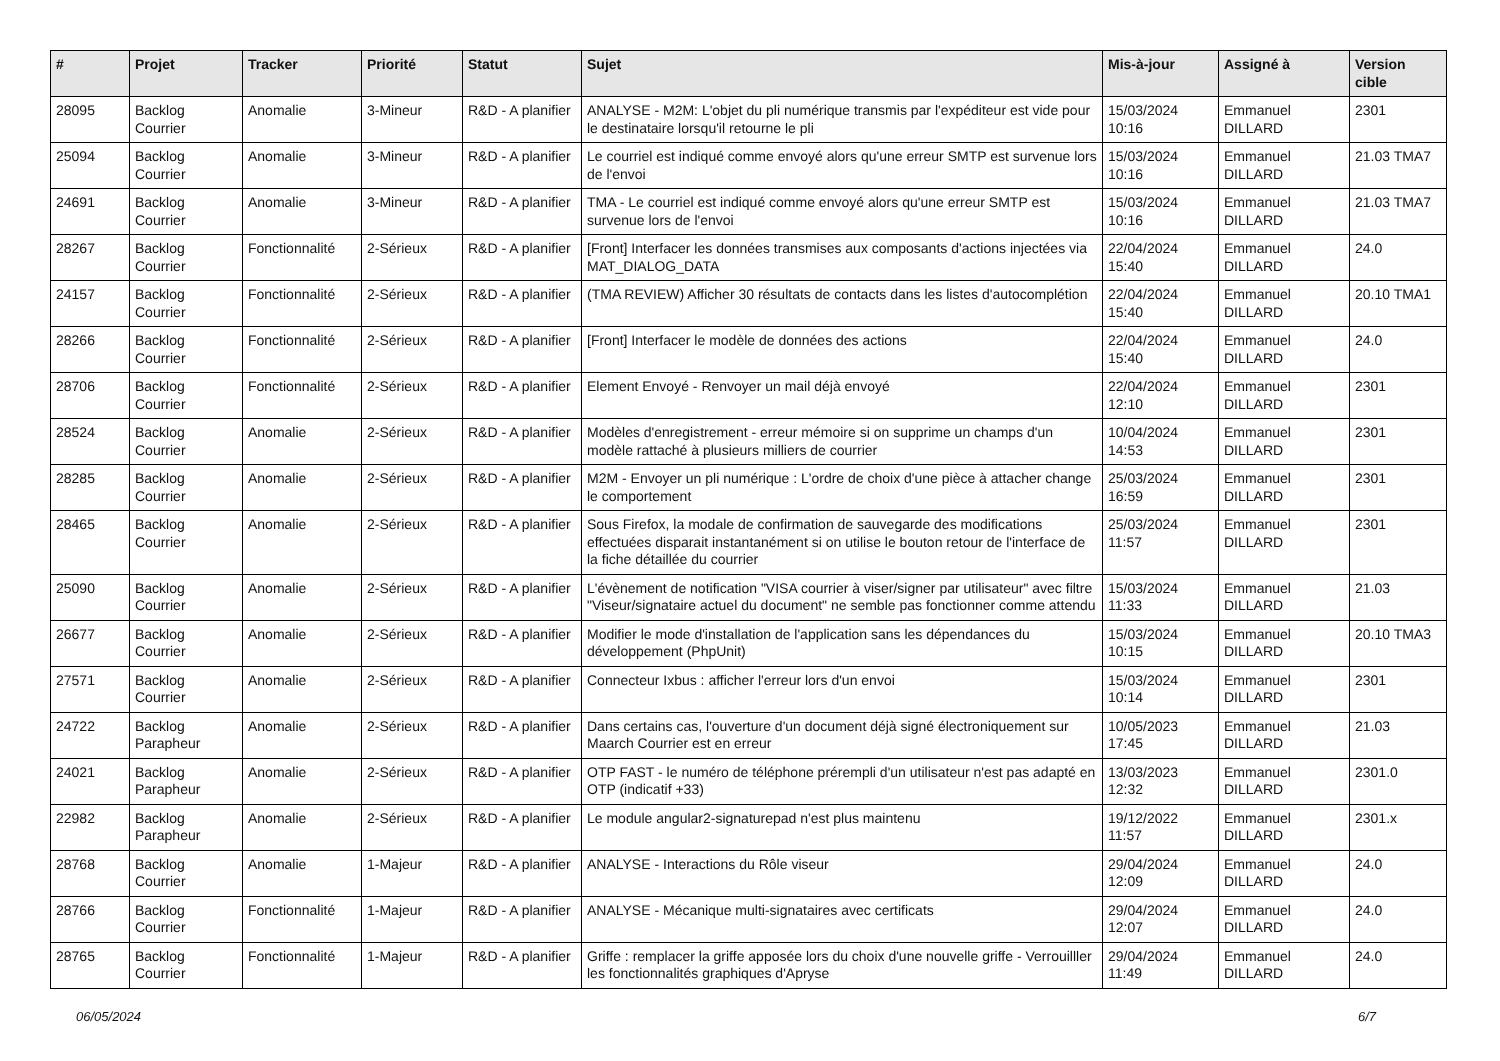| # | Projet | Tracker | Priorité | Statut | Sujet | Mis-à-jour | Assigné à | Version cible |
| --- | --- | --- | --- | --- | --- | --- | --- | --- |
| 28095 | Backlog Courrier | Anomalie | 3-Mineur | R&D - A planifier | ANALYSE - M2M: L'objet du pli numérique transmis par l'expéditeur est vide pour le destinataire lorsqu'il retourne le pli | 15/03/2024 10:16 | Emmanuel DILLARD | 2301 |
| 25094 | Backlog Courrier | Anomalie | 3-Mineur | R&D - A planifier | Le courriel est indiqué comme envoyé alors qu'une erreur SMTP est survenue lors de l'envoi | 15/03/2024 10:16 | Emmanuel DILLARD | 21.03 TMA7 |
| 24691 | Backlog Courrier | Anomalie | 3-Mineur | R&D - A planifier | TMA - Le courriel est indiqué comme envoyé alors qu'une erreur SMTP est survenue lors de l'envoi | 15/03/2024 10:16 | Emmanuel DILLARD | 21.03 TMA7 |
| 28267 | Backlog Courrier | Fonctionnalité | 2-Sérieux | R&D - A planifier | [Front] Interfacer les données transmises aux composants d'actions injectées via MAT_DIALOG_DATA | 22/04/2024 15:40 | Emmanuel DILLARD | 24.0 |
| 24157 | Backlog Courrier | Fonctionnalité | 2-Sérieux | R&D - A planifier | (TMA REVIEW) Afficher 30 résultats de contacts dans les listes d'autocomplétion | 22/04/2024 15:40 | Emmanuel DILLARD | 20.10 TMA1 |
| 28266 | Backlog Courrier | Fonctionnalité | 2-Sérieux | R&D - A planifier | [Front] Interfacer le modèle de données des actions | 22/04/2024 15:40 | Emmanuel DILLARD | 24.0 |
| 28706 | Backlog Courrier | Fonctionnalité | 2-Sérieux | R&D - A planifier | Element Envoyé - Renvoyer un mail déjà envoyé | 22/04/2024 12:10 | Emmanuel DILLARD | 2301 |
| 28524 | Backlog Courrier | Anomalie | 2-Sérieux | R&D - A planifier | Modèles d'enregistrement - erreur mémoire si on supprime un champs d'un modèle rattaché à plusieurs milliers de courrier | 10/04/2024 14:53 | Emmanuel DILLARD | 2301 |
| 28285 | Backlog Courrier | Anomalie | 2-Sérieux | R&D - A planifier | M2M - Envoyer un pli numérique : L'ordre de choix d'une pièce à attacher change le comportement | 25/03/2024 16:59 | Emmanuel DILLARD | 2301 |
| 28465 | Backlog Courrier | Anomalie | 2-Sérieux | R&D - A planifier | Sous Firefox, la modale de confirmation de sauvegarde des modifications effectuées disparait instantanément si on utilise le bouton retour de l'interface de la fiche détaillée du courrier | 25/03/2024 11:57 | Emmanuel DILLARD | 2301 |
| 25090 | Backlog Courrier | Anomalie | 2-Sérieux | R&D - A planifier | L'évènement de notification "VISA courrier à viser/signer par utilisateur" avec filtre "Viseur/signataire actuel du document" ne semble pas fonctionner comme attendu | 15/03/2024 11:33 | Emmanuel DILLARD | 21.03 |
| 26677 | Backlog Courrier | Anomalie | 2-Sérieux | R&D - A planifier | Modifier le mode d'installation de l'application sans les dépendances du développement (PhpUnit) | 15/03/2024 10:15 | Emmanuel DILLARD | 20.10 TMA3 |
| 27571 | Backlog Courrier | Anomalie | 2-Sérieux | R&D - A planifier | Connecteur Ixbus : afficher l'erreur lors d'un envoi | 15/03/2024 10:14 | Emmanuel DILLARD | 2301 |
| 24722 | Backlog Parapheur | Anomalie | 2-Sérieux | R&D - A planifier | Dans certains cas, l'ouverture d'un document déjà signé électroniquement sur Maarch Courrier est en erreur | 10/05/2023 17:45 | Emmanuel DILLARD | 21.03 |
| 24021 | Backlog Parapheur | Anomalie | 2-Sérieux | R&D - A planifier | OTP FAST - le numéro de téléphone prérempli d'un utilisateur n'est pas adapté en OTP (indicatif +33) | 13/03/2023 12:32 | Emmanuel DILLARD | 2301.0 |
| 22982 | Backlog Parapheur | Anomalie | 2-Sérieux | R&D - A planifier | Le module angular2-signaturepad n'est plus maintenu | 19/12/2022 11:57 | Emmanuel DILLARD | 2301.x |
| 28768 | Backlog Courrier | Anomalie | 1-Majeur | R&D - A planifier | ANALYSE - Interactions du Rôle viseur | 29/04/2024 12:09 | Emmanuel DILLARD | 24.0 |
| 28766 | Backlog Courrier | Fonctionnalité | 1-Majeur | R&D - A planifier | ANALYSE - Mécanique multi-signataires avec certificats | 29/04/2024 12:07 | Emmanuel DILLARD | 24.0 |
| 28765 | Backlog Courrier | Fonctionnalité | 1-Majeur | R&D - A planifier | Griffe : remplacer la griffe apposée lors du choix d'une nouvelle griffe - Verrouilller les fonctionnalités graphiques d'Apryse | 29/04/2024 11:49 | Emmanuel DILLARD | 24.0 |
06/05/2024 6/7